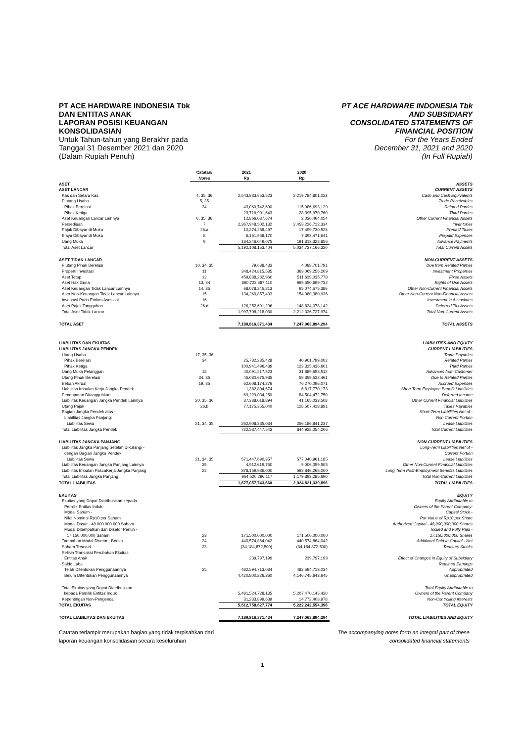PT ACE HARDWARE INDONESIA Tbk
DAN ENTITAS ANAK
LAPORAN POSISI KEUANGAN
KONSOLIDASIAN
Untuk Tahun-tahun yang Berakhir pada
Tanggal 31 Desember 2021 dan 2020
(Dalam Rupiah Penuh)
PT ACE HARDWARE INDONESIA Tbk
AND SUBSIDIARY
CONSOLIDATED STATEMENTS OF
FINANCIAL POSITION
For the Years Ended
December 31, 2021 and 2020
(In Full Rupiah)
| | Catatan/ Notes | 2021 Rp | 2020 Rp | |
| --- | --- | --- | --- | --- |
| ASET | | | | ASSETS |
| ASET LANCAR | | | | CURRENT ASSETS |
| Kas dan Setara Kas | 4, 35, 36 | 2,543,833,653,523 | 2,219,784,801,023 | Cash and Cash Equivalents |
| Piutang Usaha | 5, 35 | | | Trade Receivables |
| Pihak Berelasi | 34 | 43,060,742,690 | 115,086,693,129 | Related Parties |
| Pihak Ketiga | | 23,716,901,643 | 28,395,970,760 | Third Parties |
| Aset Keuangan Lancar Lainnya | 6, 35, 36 | 12,866,087,674 | 2,036,464,054 | Other Current Financial Assets |
| Persediaan | 7 | 2,367,948,502,132 | 2,453,226,712,334 | Inventories |
| Pajak Dibayar di Muka | 26.a | 10,274,258,497 | 17,499,730,523 | Prepaid Taxes |
| Biaya Dibayar di Muka | 8 | 6,161,958,170 | 7,393,471,641 | Prepaid Expenses |
| Uang Muka | 9 | 184,246,049,075 | 191,313,322,856 | Advance Payments |
| Total Aset Lancar | | 5,192,108,153,404 | 5,034,737,166,320 | Total Current Assets |
| ASET TIDAK LANCAR | | | | NON-CURRENT ASSETS |
| Piutang Pihak Berelasi | 10, 34, 35 | 79,638,433 | 4,088,701,791 | Due from Related Parties |
| Properti Investasi | 11 | 348,424,815,585 | 363,069,256,209 | Investment Properties |
| Aset Tetap | 12 | 459,888,282,960 | 511,639,035,778 | Fixed Assets |
| Aset Hak Guna | 13, 34 | 860,723,687,110 | 965,550,699,732 | Rights of Use Assets |
| Aset Keuangan Tidak Lancar Lainnya | 14, 35 | 68,078,245,213 | 65,074,575,386 | Other Non-Current Financial Assets |
| Aset Non-Keuangan Tidak Lancar Lainnya | 15 | 134,260,857,433 | 154,080,380,936 | Other Non-Current Non-Financial Assets |
| Investasi Pada Entitas Asosiasi | 16 | -- | -- | Investment in Associates |
| Aset Pajak Tangguhan | 26.d | 126,252,691,296 | 148,824,078,142 | Deferred Tax Assets |
| Total Aset Tidak Lancar | | 1,997,708,218,030 | 2,212,326,727,974 | Total Non-Current Assets |
| TOTAL ASET | | 7,189,816,371,434 | 7,247,063,894,294 | TOTAL ASSETS |
| LIABILITAS DAN EKUITAS | | | | LIABILITIES AND EQUITY |
| LIABILITAS JANGKA PENDEK | | | | CURRENT LIABILITIES |
| Utang Usaha | 17, 35, 36 | | | Trade Payables |
| Pihak Berelasi | 34 | 25,782,285,428 | 40,901,799,002 | Related Parties |
| Pihak Ketiga | | 100,941,496,489 | 123,325,436,601 | Third Parties |
| Uang Muka Pelanggan | 18 | 40,091,217,523 | 31,889,653,512 | Advances from Customer |
| Utang Pihak Berelasi | 34, 35 | 45,080,675,935 | 55,359,532,461 | Due to Related Parties |
| Beban Akrual | 19, 35 | 62,608,174,276 | 76,270,096,071 | Accrued Expenses |
| Liabilitas Imbalan Kerja Jangka Pendek | | 1,382,804,674 | 6,817,770,173 | Short Term Employee Benefit Liabilities |
| Pendapatan Ditangguhkan | | 69,229,034,250 | 84,504,472,750 | Deferred Income |
| Liabilitas Keuangan Jangka Pendek Lainnya | 20, 35, 36 | 37,338,018,894 | 41,165,033,508 | Other Current Financial Liabilities |
| Utang Pajak | 26.b | 77,175,355,040 | 128,507,418,891 | Taxes Payables |
| Bagian Jangka Pendek atas - | | | | Short-Term Liabilities Net of - |
| Liabilitas Jangka Panjang: | | | | Non Current Portion |
| Liabilitas Sewa | 21, 34, 35 | 262,908,385,034 | 256,186,841,237 | Lease Liabilities |
| Total Liabilitas Jangka Pendek | | 722,537,447,543 | 844,928,054,206 | Total Current Liabilities |
| LIABILITAS JANGKA PANJANG | | | | NON-CURRENT LIABILITIES |
| Liabilitas Jangka Panjang Setelah Dikurangi - | | | | Long-Term Liabilities Net of - |
| dengan Bagian Jangka Pendek: | | | | Current Portion |
| Liabilitas Sewa | 21, 34, 35 | 571,447,690,357 | 577,040,961,185 | Lease Liabilities |
| Liabilitas Keuangan Jangka Panjang Lainnya | 35 | 4,912,619,760 | 9,006,059,505 | Other Non-Current Financial Liabilities |
| Liabilitas Imbalan PascaKerja Jangka Panjang | 22 | 378,159,986,000 | 593,846,265,000 | Long Term Post-Employment Benefits Liabilities |
| Total Liabilitas Jangka Panjang | | 954,520,296,117 | 1,179,893,285,690 | Total Non-Current Liabilities |
| TOTAL LIABILITAS | | 1,677,057,743,660 | 2,024,821,339,896 | TOTAL LIABILITIES |
| EKUITAS | | | | EQUITY |
| Ekuitas yang Dapat Diatribusikan kepada | | | | Equity Attributable to |
| Pemilik Entitas Induk: | | | | Owners of the Parent Company: |
| Modal Saham - | | | | Capital Stock - |
| Nilai Nominal Rp10 per Saham | | | | Par Value of Rp10 per Share |
| Modal Dasar - 48.000.000.000 Saham | | | | Authorized Capital - 48,000,000,000 Shares |
| Modal Ditempatkan dan Disetor Penuh - | | | | Issued and Fully Paid - |
| 17.150.000.000 Saham | 23 | 171,500,000,000 | 171,500,000,000 | 17,150,000,000 Shares |
| Tambahan Modal Disetor - Bersih | 24 | 440,574,864,042 | 440,574,864,042 | Additional Paid In Capital - Net |
| Saham Treasuri | 23 | (34,184,872,500) | (34,184,872,500) | Treasury Stocks |
| Selisih Transaksi Perubahan Ekuitas | | | | |
| Entitas Anak | | 239,797,199 | 239,797,199 | Effect of Changes in Equity of Subsidiary |
| Saldo Laba | | | | Retained Earnings |
| Telah Ditentukan Penggunaannya | 25 | 482,594,713,034 | 482,594,713,034 | Appropriated |
| Belum Ditentukan Penggunaannya | | 4,420,800,226,360 | 4,146,745,643,645 | Unappropriated |
| Total Ekuitas yang Dapat Diatribusikan kepada Pemilik Entitas Induk | | 5,481,524,728,135 | 5,207,470,145,420 | Total Equity Attributable to Owners of the Parent Company |
| Kepentingan Non-Pengendali | | 31,233,899,639 | 14,772,408,978 | Non-Controlling Interests |
| TOTAL EKUITAS | | 5,512,758,627,774 | 5,222,242,554,398 | TOTAL EQUITY |
| TOTAL LIABILITAS DAN EKUITAS | | 7,189,816,371,434 | 7,247,063,894,294 | TOTAL LIABILITIES AND EQUITY |
Catatan terlampir merupakan bagian yang tidak terpisahkan dari
laporan keuangan konsolidasian secara keseluruhan
The accompanying notes form an integral part of these
consolidated financial statements
1